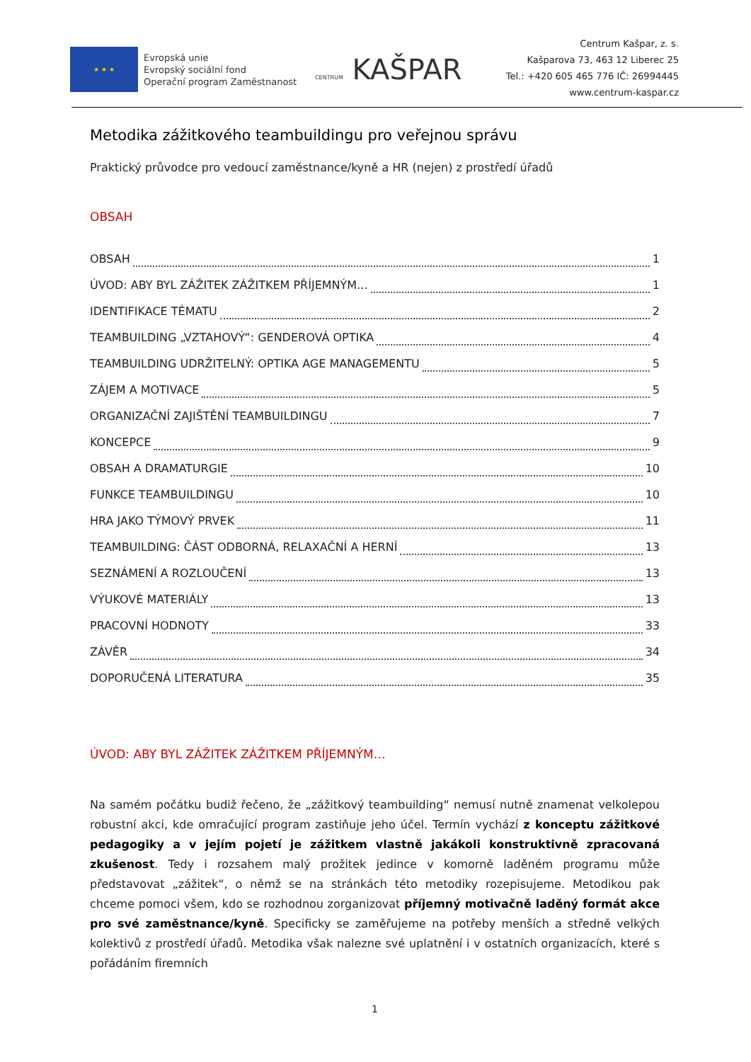★ ★ ★
Evropská unie
Evropský sociální fond
Operační program Zaměstnanost
CENTRUM KAŠPAR
Centrum Kašpar, z. s.
Kašparova 73, 463 12 Liberec 25
Tel.: +420 605 465 776 IČ: 26994445
www.centrum-kaspar.cz
Metodika zážitkového teambuildingu pro veřejnou správu
Praktický průvodce pro vedoucí zaměstnance/kyně a HR (nejen) z prostředí úřadů
OBSAH
OBSAH 1
ÚVOD: ABY BYL ZÁŽITEK ZÁŽITKEM PŘÍJEMNÝM… 1
IDENTIFIKACE TÉMATU 2
TEAMBUILDING „VZTAHOVÝ“: GENDEROVÁ OPTIKA 4
TEAMBUILDING UDRŽITELNÝ: OPTIKA AGE MANAGEMENTU 5
ZÁJEM A MOTIVACE 5
ORGANIZAČNÍ ZAJIŠTĚNÍ TEAMBUILDINGU 7
KONCEPCE 9
OBSAH A DRAMATURGIE 10
FUNKCE TEAMBUILDINGU 10
HRA JAKO TÝMOVÝ PRVEK 11
TEAMBUILDING: ČÁST ODBORNÁ, RELAXAČNÍ A HERNÍ 13
SEZNÁMENÍ A ROZLOUČENÍ 13
VÝUKOVÉ MATERIÁLY 13
PRACOVNÍ HODNOTY 33
ZÁVĚR 34
DOPORUČENÁ LITERATURA 35
ÚVOD: ABY BYL ZÁŽITEK ZÁŽITKEM PŘÍJEMNÝM…
Na samém počátku budiž řečeno, že „zážitkový teambuilding“ nemusí nutně znamenat velkolepou robustní akci, kde omračující program zastiňuje jeho účel. Termín vychází z konceptu zážitkové pedagogiky a v jejím pojetí je zážitkem vlastně jakákoli konstruktivně zpracovaná zkušenost. Tedy i rozsahem malý prožitek jedince v komorně laděném programu může představovat „zážitek“, o němž se na stránkách této metodiky rozepisujeme. Metodikou pak chceme pomoci všem, kdo se rozhodnou zorganizovat příjemný motivačně laděný formát akce pro své zaměstnance/kyně. Specificky se zaměřujeme na potřeby menších a středně velkých kolektivů z prostředí úřadů. Metodika však nalezne své uplatnění i v ostatních organizacích, které s pořádáním firemních
1